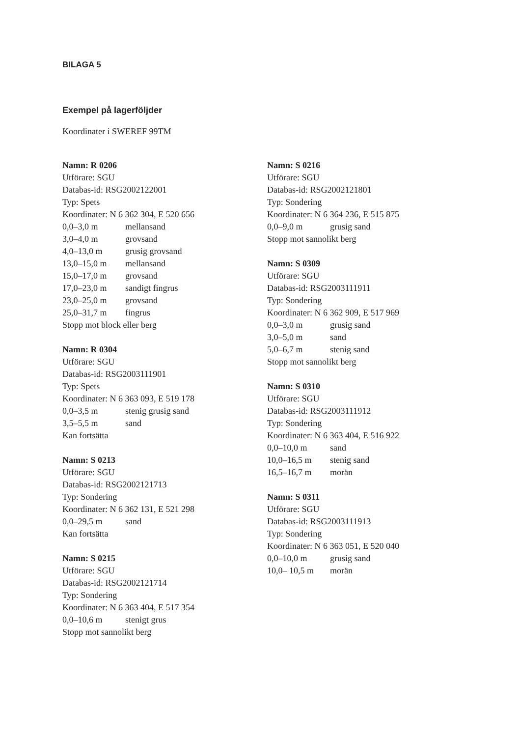BILAGA 5
Exempel på lagerföljder
Koordinater i SWEREF 99TM
Namn: R 0206
Utförare: SGU
Databas-id: RSG2002122001
Typ: Spets
Koordinater: N 6 362 304, E 520 656
| 0,0–3,0 m | mellansand |
| 3,0–4,0 m | grovsand |
| 4,0–13,0 m | grusig grovsand |
| 13,0–15,0 m | mellansand |
| 15,0–17,0 m | grovsand |
| 17,0–23,0 m | sandigt fingrus |
| 23,0–25,0 m | grovsand |
| 25,0–31,7 m | fingrus |
Stopp mot block eller berg
Namn: R 0304
Utförare: SGU
Databas-id: RSG2003111901
Typ: Spets
Koordinater: N 6 363 093, E 519 178
| 0,0–3,5 m | stenig grusig sand |
| 3,5–5,5 m | sand |
Kan fortsätta
Namn: S 0213
Utförare: SGU
Databas-id: RSG2002121713
Typ: Sondering
Koordinater: N 6 362 131, E 521 298
| 0,0–29,5 m | sand |
Kan fortsätta
Namn: S 0215
Utförare: SGU
Databas-id: RSG2002121714
Typ: Sondering
Koordinater: N 6 363 404, E 517 354
| 0,0–10,6 m | stenigt grus |
Stopp mot sannolikt berg
Namn: S 0216
Utförare: SGU
Databas-id: RSG2002121801
Typ: Sondering
Koordinater: N 6 364 236, E 515 875
| 0,0–9,0 m | grusig sand |
Stopp mot sannolikt berg
Namn: S 0309
Utförare: SGU
Databas-id: RSG2003111911
Typ: Sondering
Koordinater: N 6 362 909, E 517 969
| 0,0–3,0 m | grusig sand |
| 3,0–5,0 m | sand |
| 5,0–6,7 m | stenig sand |
Stopp mot sannolikt berg
Namn: S 0310
Utförare: SGU
Databas-id: RSG2003111912
Typ: Sondering
Koordinater: N 6 363 404, E 516 922
| 0,0–10,0 m | sand |
| 10,0–16,5 m | stenig sand |
| 16,5–16,7 m | morän |
Namn: S 0311
Utförare: SGU
Databas-id: RSG2003111913
Typ: Sondering
Koordinater: N 6 363 051, E 520 040
| 0,0–10,0 m | grusig sand |
| 10,0– 10,5 m | morän |